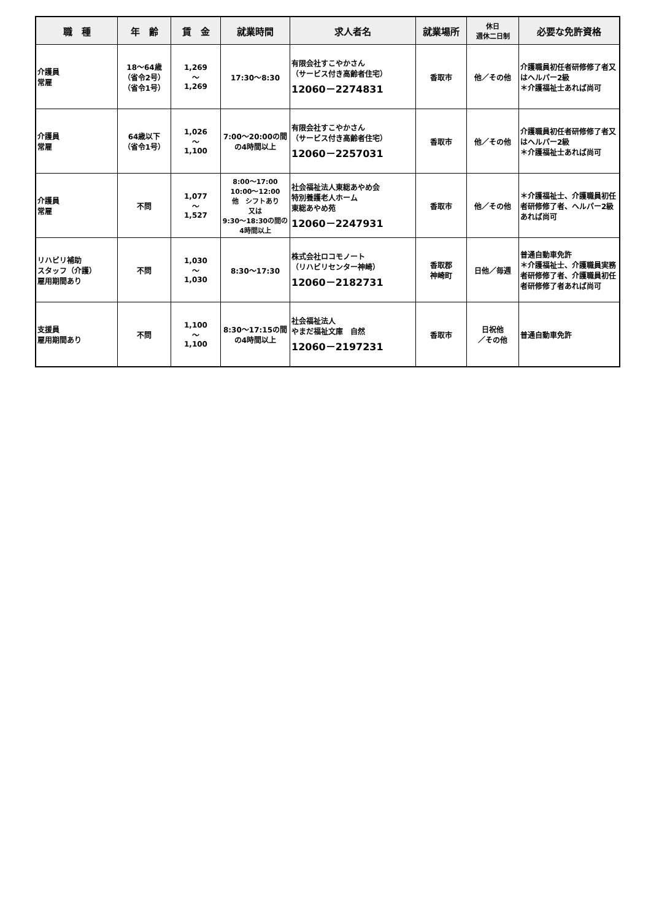| 職 種 | 年 齢 | 賃 金 | 就業時間 | 求人者名 | 就業場所 | 休日 週休二日制 | 必要な免許資格 |
| --- | --- | --- | --- | --- | --- | --- | --- |
| 介護員 常雇 | 18～64歳 （省令2号） （省令1号） | 1,269 ～ 1,269 | 17:30～8:30 | 有限会社すこやかさん （サービス付き高齢者住宅） 12060－2274831 | 香取市 | 他／その他 | 介護職員初任者研修修了者又はヘルパー2級 ＊介護福祉士あれば尚可 |
| 介護員 常雇 | 64歳以下 （省令1号） | 1,026 ～ 1,100 | 7:00～20:00の間の4時間以上 | 有限会社すこやかさん （サービス付き高齢者住宅） 12060－2257031 | 香取市 | 他／その他 | 介護職員初任者研修修了者又はヘルパー2級 ＊介護福祉士あれば尚可 |
| 介護員 常雇 | 不問 | 1,077 ～ 1,527 | 8:00～17:00 10:00～12:00 他 シフトあり 又は 9:30～18:30の間の4時間以上 | 社会福祉法人東総あやめ会 特別養護老人ホーム 東総あやめ苑 12060－2247931 | 香取市 | 他／その他 | ＊介護福祉士、介護職員初任者研修修了者、ヘルパー2級あれば尚可 |
| リハビリ補助 スタッフ（介護） 雇用期間あり | 不問 | 1,030 ～ 1,030 | 8:30～17:30 | 株式会社ロコモノート （リハビリセンター神崎） 12060－2182731 | 香取郡 神崎町 | 日他／毎週 | 普通自動車免許 ＊介護福祉士、介護職員実務者研修修了者、介護職員初任者研修修了者あれば尚可 |
| 支援員 雇用期間あり | 不問 | 1,100 ～ 1,100 | 8:30～17:15の間の4時間以上 | 社会福祉法人 やまだ福祉文庫 自然 12060－2197231 | 香取市 | 日祝他 ／その他 | 普通自動車免許 |